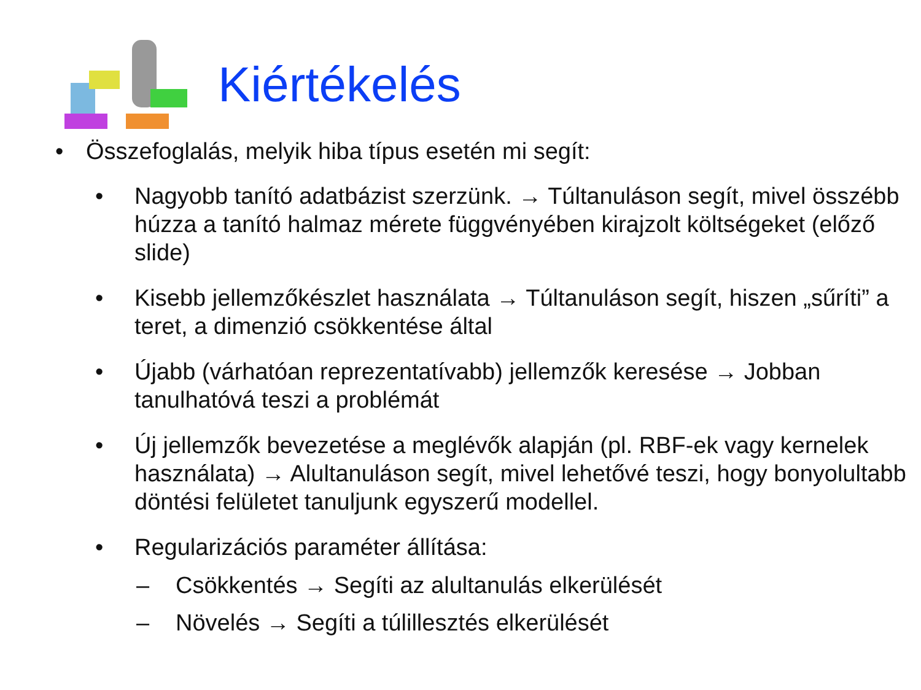Kiértékelés
• Összefoglalás, melyik hiba típus esetén mi segít:
• Nagyobb tanító adatbázist szerzünk. → Túltanuláson segít, mivel összébb húzza a tanító halmaz mérete függvényében kirajzolt költségeket (előző slide)
• Kisebb jellemzőkészlet használata → Túltanuláson segít, hiszen „sűríti” a teret, a dimenzió csökkentése által
• Újabb (várhatóan reprezentatívabb) jellemzők keresése → Jobban tanulhatóvá teszi a problémát
• Új jellemzők bevezetése a meglévők alapján (pl. RBF-ek vagy kernelek használata) → Alultanuláson segít, mivel lehetővé teszi, hogy bonyolultabb döntési felületet tanuljunk egyszerű modellel.
• Regularizációs paraméter állítása:
– Csökkentés → Segíti az alultanulás elkerülését
– Növelés → Segíti a túlillesztés elkerülését